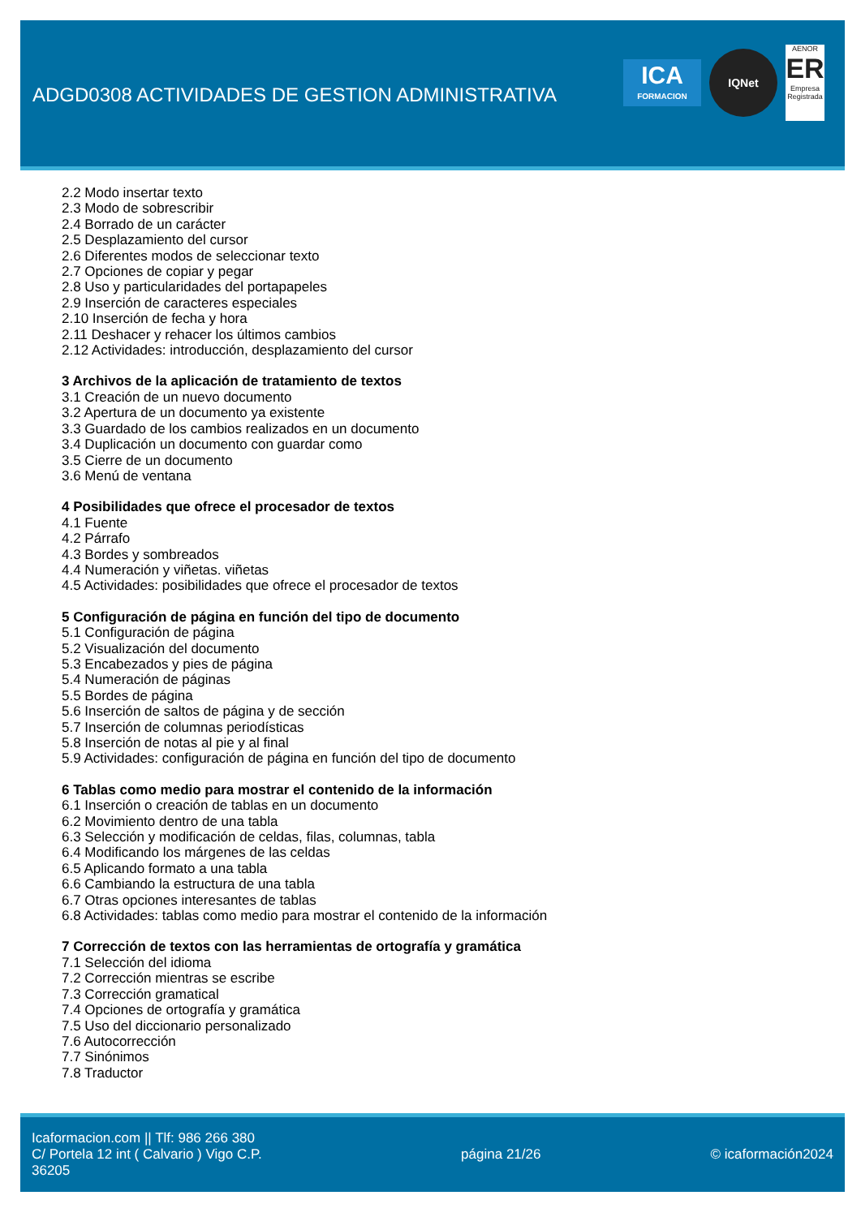ADGD0308 ACTIVIDADES DE GESTION ADMINISTRATIVA
ICA
FORMACION
IQNet
AENOR
ER
Empresa Registrada
2.2 Modo insertar texto
2.3 Modo de sobrescribir
2.4 Borrado de un carácter
2.5 Desplazamiento del cursor
2.6 Diferentes modos de seleccionar texto
2.7 Opciones de copiar y pegar
2.8 Uso y particularidades del portapapeles
2.9 Inserción de caracteres especiales
2.10 Inserción de fecha y hora
2.11 Deshacer y rehacer los últimos cambios
2.12 Actividades: introducción, desplazamiento del cursor
3 Archivos de la aplicación de tratamiento de textos
3.1 Creación de un nuevo documento
3.2 Apertura de un documento ya existente
3.3 Guardado de los cambios realizados en un documento
3.4 Duplicación un documento con guardar como
3.5 Cierre de un documento
3.6 Menú de ventana
4 Posibilidades que ofrece el procesador de textos
4.1 Fuente
4.2 Párrafo
4.3 Bordes y sombreados
4.4 Numeración y viñetas. viñetas
4.5 Actividades: posibilidades que ofrece el procesador de textos
5 Configuración de página en función del tipo de documento
5.1 Configuración de página
5.2 Visualización del documento
5.3 Encabezados y pies de página
5.4 Numeración de páginas
5.5 Bordes de página
5.6 Inserción de saltos de página y de sección
5.7 Inserción de columnas periodísticas
5.8 Inserción de notas al pie y al final
5.9 Actividades: configuración de página en función del tipo de documento
6 Tablas como medio para mostrar el contenido de la información
6.1 Inserción o creación de tablas en un documento
6.2 Movimiento dentro de una tabla
6.3 Selección y modificación de celdas, filas, columnas, tabla
6.4 Modificando los márgenes de las celdas
6.5 Aplicando formato a una tabla
6.6 Cambiando la estructura de una tabla
6.7 Otras opciones interesantes de tablas
6.8 Actividades: tablas como medio para mostrar el contenido de la información
7 Corrección de textos con las herramientas de ortografía y gramática
7.1 Selección del idioma
7.2 Corrección mientras se escribe
7.3 Corrección gramatical
7.4 Opciones de ortografía y gramática
7.5 Uso del diccionario personalizado
7.6 Autocorrección
7.7 Sinónimos
7.8 Traductor
Icaformacion.com || Tlf: 986 266 380
C/ Portela 12 int ( Calvario ) Vigo C.P. 36205
página 21/26 © icaformación2024